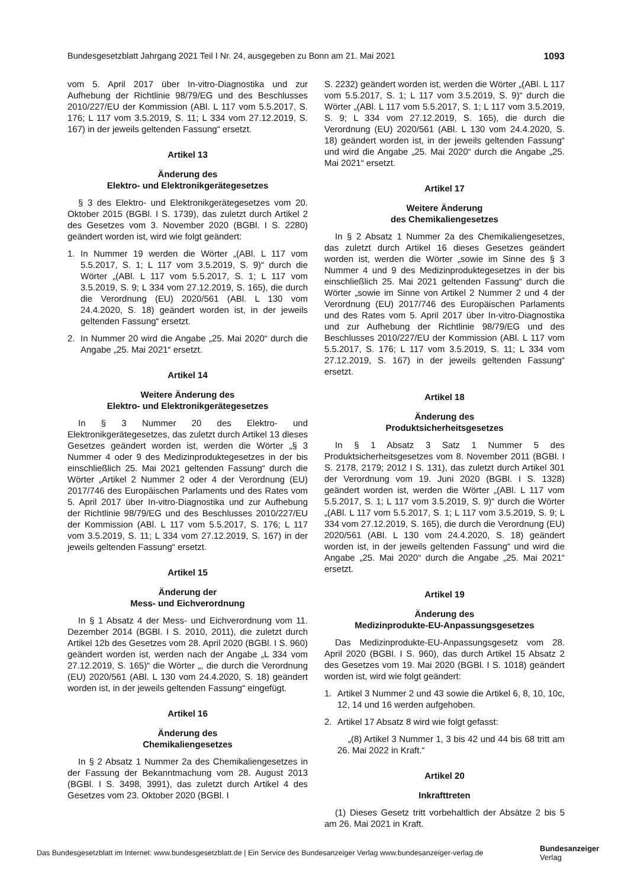Bundesgesetzblatt Jahrgang 2021 Teil I Nr. 24, ausgegeben zu Bonn am 21. Mai 2021 1093
vom 5. April 2017 über In-vitro-Diagnostika und zur Aufhebung der Richtlinie 98/79/EG und des Beschlusses 2010/227/EU der Kommission (ABl. L 117 vom 5.5.2017, S. 176; L 117 vom 3.5.2019, S. 11; L 334 vom 27.12.2019, S. 167) in der jeweils geltenden Fassung“ ersetzt.
Artikel 13
Änderung des
Elektro- und Elektronikgerätegesetzes
§ 3 des Elektro- und Elektronikgerätegesetzes vom 20. Oktober 2015 (BGBl. I S. 1739), das zuletzt durch Artikel 2 des Gesetzes vom 3. November 2020 (BGBl. I S. 2280) geändert worden ist, wird wie folgt geändert:
1. In Nummer 19 werden die Wörter „(ABl. L 117 vom 5.5.2017, S. 1; L 117 vom 3.5.2019, S. 9)“ durch die Wörter „(ABl. L 117 vom 5.5.2017, S. 1; L 117 vom 3.5.2019, S. 9; L 334 vom 27.12.2019, S. 165), die durch die Verordnung (EU) 2020/561 (ABl. L 130 vom 24.4.2020, S. 18) geändert worden ist, in der jeweils geltenden Fassung“ ersetzt.
2. In Nummer 20 wird die Angabe „25. Mai 2020“ durch die Angabe „25. Mai 2021“ ersetzt.
Artikel 14
Weitere Änderung des
Elektro- und Elektronikgerätegesetzes
In § 3 Nummer 20 des Elektro- und Elektronikgerätegesetzes, das zuletzt durch Artikel 13 dieses Gesetzes geändert worden ist, werden die Wörter „§ 3 Nummer 4 oder 9 des Medizinproduktegesetzes in der bis einschließlich 25. Mai 2021 geltenden Fassung“ durch die Wörter „Artikel 2 Nummer 2 oder 4 der Verordnung (EU) 2017/746 des Europäischen Parlaments und des Rates vom 5. April 2017 über In-vitro-Diagnostika und zur Aufhebung der Richtlinie 98/79/EG und des Beschlusses 2010/227/EU der Kommission (ABl. L 117 vom 5.5.2017, S. 176; L 117 vom 3.5.2019, S. 11; L 334 vom 27.12.2019, S. 167) in der jeweils geltenden Fassung“ ersetzt.
Artikel 15
Änderung der
Mess- und Eichverordnung
In § 1 Absatz 4 der Mess- und Eichverordnung vom 11. Dezember 2014 (BGBl. I S. 2010, 2011), die zuletzt durch Artikel 12b des Gesetzes vom 28. April 2020 (BGBl. I S. 960) geändert worden ist, werden nach der Angabe „L 334 vom 27.12.2019, S. 165)“ die Wörter „, die durch die Verordnung (EU) 2020/561 (ABl. L 130 vom 24.4.2020, S. 18) geändert worden ist, in der jeweils geltenden Fassung“ eingefügt.
Artikel 16
Änderung des
Chemikaliengesetzes
In § 2 Absatz 1 Nummer 2a des Chemikaliengesetzes in der Fassung der Bekanntmachung vom 28. August 2013 (BGBl. I S. 3498, 3991), das zuletzt durch Artikel 4 des Gesetzes vom 23. Oktober 2020 (BGBl. I
S. 2232) geändert worden ist, werden die Wörter „(ABl. L 117 vom 5.5.2017, S. 1; L 117 vom 3.5.2019, S. 9)“ durch die Wörter „(ABl. L 117 vom 5.5.2017, S. 1; L 117 vom 3.5.2019, S. 9; L 334 vom 27.12.2019, S. 165), die durch die Verordnung (EU) 2020/561 (ABl. L 130 vom 24.4.2020, S. 18) geändert worden ist, in der jeweils geltenden Fassung“ und wird die Angabe „25. Mai 2020“ durch die Angabe „25. Mai 2021“ ersetzt.
Artikel 17
Weitere Änderung
des Chemikaliengesetzes
In § 2 Absatz 1 Nummer 2a des Chemikaliengesetzes, das zuletzt durch Artikel 16 dieses Gesetzes geändert worden ist, werden die Wörter „sowie im Sinne des § 3 Nummer 4 und 9 des Medizinproduktegesetzes in der bis einschließlich 25. Mai 2021 geltenden Fassung“ durch die Wörter „sowie im Sinne von Artikel 2 Nummer 2 und 4 der Verordnung (EU) 2017/746 des Europäischen Parlaments und des Rates vom 5. April 2017 über In-vitro-Diagnostika und zur Aufhebung der Richtlinie 98/79/EG und des Beschlusses 2010/227/EU der Kommission (ABl. L 117 vom 5.5.2017, S. 176; L 117 vom 3.5.2019, S. 11; L 334 vom 27.12.2019, S. 167) in der jeweils geltenden Fassung“ ersetzt.
Artikel 18
Änderung des
Produktsicherheitsgesetzes
In § 1 Absatz 3 Satz 1 Nummer 5 des Produktsicherheitsgesetzes vom 8. November 2011 (BGBl. I S. 2178, 2179; 2012 I S. 131), das zuletzt durch Artikel 301 der Verordnung vom 19. Juni 2020 (BGBl. I S. 1328) geändert worden ist, werden die Wörter „(ABl. L 117 vom 5.5.2017, S. 1; L 117 vom 3.5.2019, S. 9)“ durch die Wörter „(ABl. L 117 vom 5.5.2017, S. 1; L 117 vom 3.5.2019, S. 9; L 334 vom 27.12.2019, S. 165), die durch die Verordnung (EU) 2020/561 (ABl. L 130 vom 24.4.2020, S. 18) geändert worden ist, in der jeweils geltenden Fassung“ und wird die Angabe „25. Mai 2020“ durch die Angabe „25. Mai 2021“ ersetzt.
Artikel 19
Änderung des
Medizinprodukte-EU-Anpassungsgesetzes
Das Medizinprodukte-EU-Anpassungsgesetz vom 28. April 2020 (BGBl. I S. 960), das durch Artikel 15 Absatz 2 des Gesetzes vom 19. Mai 2020 (BGBl. I S. 1018) geändert worden ist, wird wie folgt geändert:
1. Artikel 3 Nummer 2 und 43 sowie die Artikel 6, 8, 10, 10c, 12, 14 und 16 werden aufgehoben.
2. Artikel 17 Absatz 8 wird wie folgt gefasst:
„(8) Artikel 3 Nummer 1, 3 bis 42 und 44 bis 68 tritt am 26. Mai 2022 in Kraft.“
Artikel 20
Inkrafttreten
(1) Dieses Gesetz tritt vorbehaltlich der Absätze 2 bis 5 am 26. Mai 2021 in Kraft.
Das Bundesgesetzblatt im Internet: www.bundesgesetzblatt.de | Ein Service des Bundesanzeiger Verlag www.bundesanzeiger-verlag.de
Bundesanzeiger
Verlag